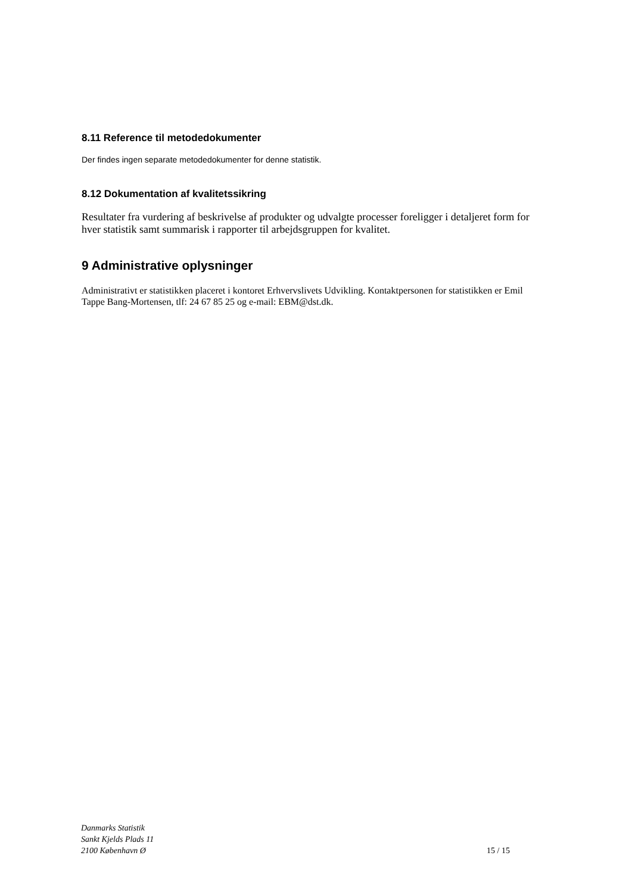8.11 Reference til metodedokumenter
Der findes ingen separate metodedokumenter for denne statistik.
8.12 Dokumentation af kvalitetssikring
Resultater fra vurdering af beskrivelse af produkter og udvalgte processer foreligger i detaljeret form for hver statistik samt summarisk i rapporter til arbejdsgruppen for kvalitet.
9 Administrative oplysninger
Administrativt er statistikken placeret i kontoret Erhvervslivets Udvikling. Kontaktpersonen for statistikken er Emil Tappe Bang-Mortensen, tlf: 24 67 85 25 og e-mail: EBM@dst.dk.
Danmarks Statistik
Sankt Kjelds Plads 11
2100 København Ø
15 / 15